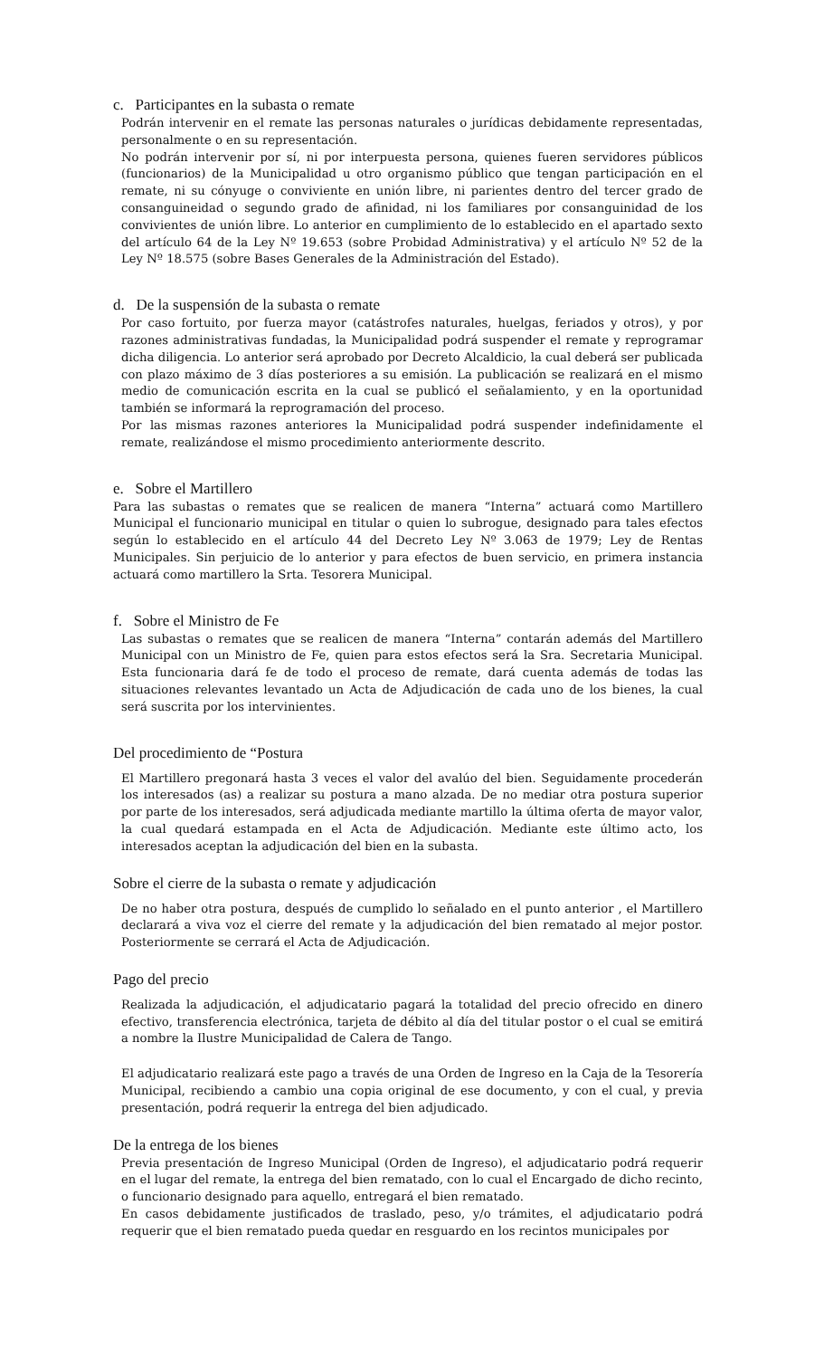c. Participantes en la subasta o remate
Podrán intervenir en el remate las personas naturales o jurídicas debidamente representadas, personalmente o en su representación.
No podrán intervenir por sí, ni por interpuesta persona, quienes fueren servidores públicos (funcionarios) de la Municipalidad u otro organismo público que tengan participación en el remate, ni su cónyuge o conviviente en unión libre, ni parientes dentro del tercer grado de consanguineidad o segundo grado de afinidad, ni los familiares por consanguinidad de los convivientes de unión libre. Lo anterior en cumplimiento de lo establecido en el apartado sexto del artículo 64 de la Ley Nº 19.653 (sobre Probidad Administrativa) y el artículo Nº 52 de la Ley Nº 18.575 (sobre Bases Generales de la Administración del Estado).
d. De la suspensión de la subasta o remate
Por caso fortuito, por fuerza mayor (catástrofes naturales, huelgas, feriados y otros), y por razones administrativas fundadas, la Municipalidad podrá suspender el remate y reprogramar dicha diligencia. Lo anterior será aprobado por Decreto Alcaldicio, la cual deberá ser publicada con plazo máximo de 3 días posteriores a su emisión. La publicación se realizará en el mismo medio de comunicación escrita en la cual se publicó el señalamiento, y en la oportunidad también se informará la reprogramación del proceso.
Por las mismas razones anteriores la Municipalidad podrá suspender indefinidamente el remate, realizándose el mismo procedimiento anteriormente descrito.
e. Sobre el Martillero
Para las subastas o remates que se realicen de manera “Interna” actuará como Martillero Municipal el funcionario municipal en titular o quien lo subrogue, designado para tales efectos según lo establecido en el artículo 44 del Decreto Ley Nº 3.063 de 1979; Ley de Rentas Municipales. Sin perjuicio de lo anterior y para efectos de buen servicio, en primera instancia actuará como martillero la Srta. Tesorera Municipal.
f. Sobre el Ministro de Fe
Las subastas o remates que se realicen de manera “Interna” contarán además del Martillero Municipal con un Ministro de Fe, quien para estos efectos será la Sra. Secretaria Municipal. Esta funcionaria dará fe de todo el proceso de remate, dará cuenta además de todas las situaciones relevantes levantado un Acta de Adjudicación de cada uno de los bienes, la cual será suscrita por los intervinientes.
Del procedimiento de “Postura
El Martillero pregonará hasta 3 veces el valor del avalúo del bien. Seguidamente procederán los interesados (as) a realizar su postura a mano alzada. De no mediar otra postura superior por parte de los interesados, será adjudicada mediante martillo la última oferta de mayor valor, la cual quedará estampada en el Acta de Adjudicación. Mediante este último acto, los interesados aceptan la adjudicación del bien en la subasta.
Sobre el cierre de la subasta o remate y adjudicación
De no haber otra postura, después de cumplido lo señalado en el punto anterior , el Martillero declarará a viva voz el cierre del remate y la adjudicación del bien rematado al mejor postor. Posteriormente se cerrará el Acta de Adjudicación.
Pago del precio
Realizada la adjudicación, el adjudicatario pagará la totalidad del precio ofrecido en dinero efectivo, transferencia electrónica, tarjeta de débito al día del titular postor o el cual se emitirá a nombre la Ilustre Municipalidad de Calera de Tango.
El adjudicatario realizará este pago a través de una Orden de Ingreso en la Caja de la Tesorería Municipal, recibiendo a cambio una copia original de ese documento, y con el cual, y previa presentación, podrá requerir la entrega del bien adjudicado.
De la entrega de los bienes
Previa presentación de Ingreso Municipal (Orden de Ingreso), el adjudicatario podrá requerir en el lugar del remate, la entrega del bien rematado, con lo cual el Encargado de dicho recinto, o funcionario designado para aquello, entregará el bien rematado.
En casos debidamente justificados de traslado, peso, y/o trámites, el adjudicatario podrá requerir que el bien rematado pueda quedar en resguardo en los recintos municipales por